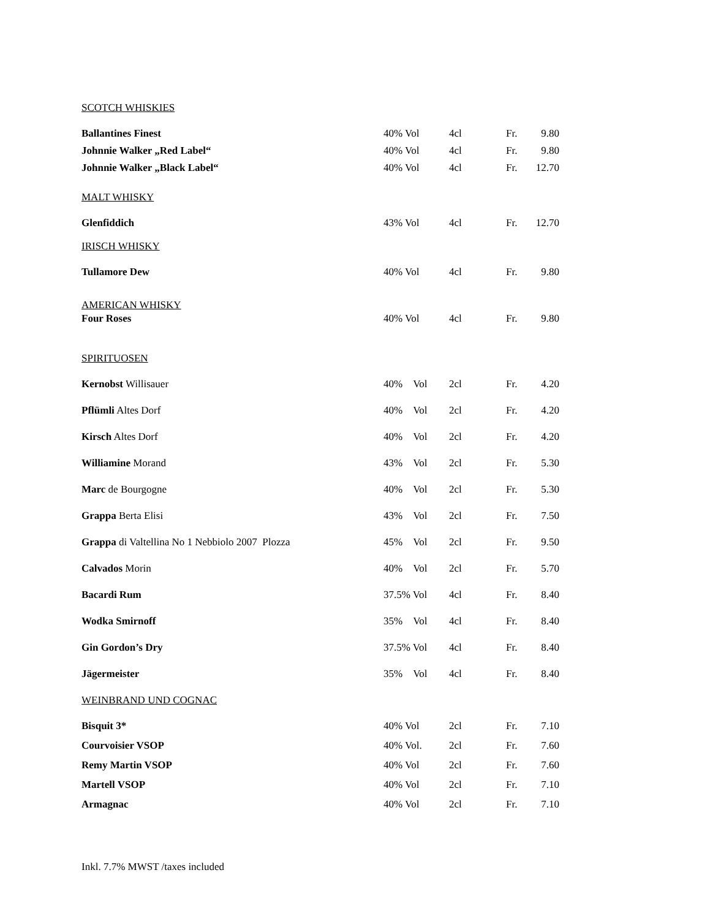SCOTCH WHISKIES
| Ballantines Finest | 40% Vol | 4cl | Fr. | 9.80 |
| Johnnie Walker „Red Label“ | 40% Vol | 4cl | Fr. | 9.80 |
| Johnnie Walker „Black Label“ | 40% Vol | 4cl | Fr. | 12.70 |
MALT WHISKY
| Glenfiddich | 43% Vol | 4cl | Fr. | 12.70 |
IRISCH WHISKY
| Tullamore Dew | 40% Vol | 4cl | Fr. | 9.80 |
AMERICAN WHISKY
| Four Roses | 40% Vol | 4cl | Fr. | 9.80 |
SPIRITUOSEN
| Kernobst Willisauer | 40% Vol | 2cl | Fr. | 4.20 |
| Pflümli Altes Dorf | 40% Vol | 2cl | Fr. | 4.20 |
| Kirsch Altes Dorf | 40% Vol | 2cl | Fr. | 4.20 |
| Williamine Morand | 43% Vol | 2cl | Fr. | 5.30 |
| Marc de Bourgogne | 40% Vol | 2cl | Fr. | 5.30 |
| Grappa Berta Elisi | 43% Vol | 2cl | Fr. | 7.50 |
| Grappa di Valtellina No 1 Nebbiolo 2007 Plozza | 45% Vol | 2cl | Fr. | 9.50 |
| Calvados Morin | 40% Vol | 2cl | Fr. | 5.70 |
| Bacardi Rum | 37.5% Vol | 4cl | Fr. | 8.40 |
| Wodka Smirnoff | 35% Vol | 4cl | Fr. | 8.40 |
| Gin Gordon’s Dry | 37.5% Vol | 4cl | Fr. | 8.40 |
| Jägermeister | 35% Vol | 4cl | Fr. | 8.40 |
WEINBRAND UND COGNAC
| Bisquit 3* | 40% Vol | 2cl | Fr. | 7.10 |
| Courvoisier VSOP | 40% Vol. | 2cl | Fr. | 7.60 |
| Remy Martin VSOP | 40% Vol | 2cl | Fr. | 7.60 |
| Martell VSOP | 40% Vol | 2cl | Fr. | 7.10 |
| Armagnac | 40% Vol | 2cl | Fr. | 7.10 |
Inkl. 7.7% MWST /taxes included